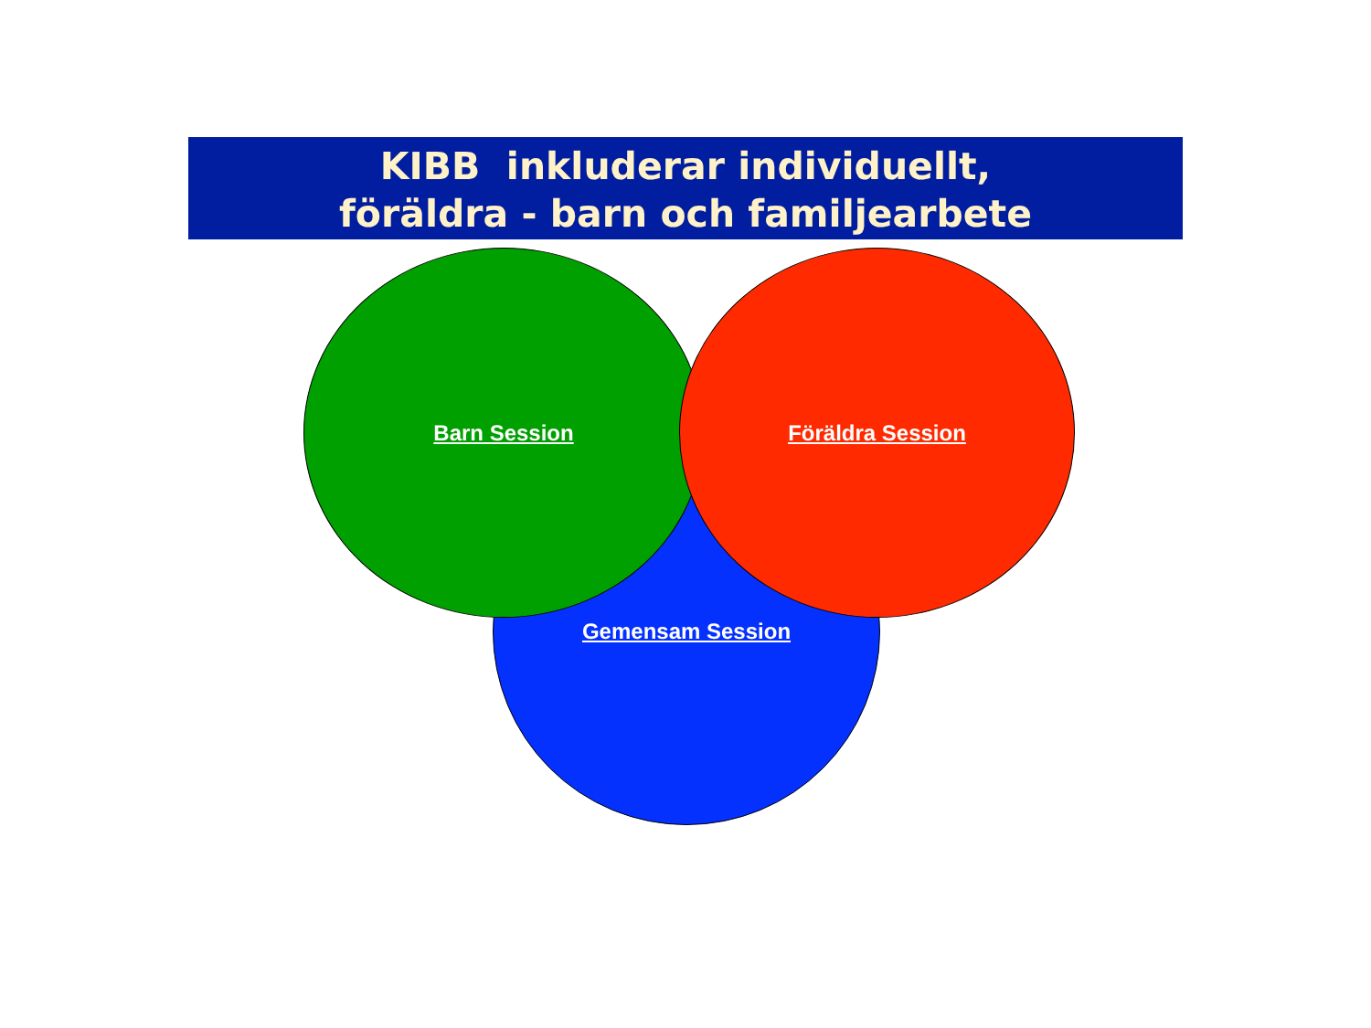KIBB inkluderar individuellt,
föräldra - barn och familjearbete
Gemensam Session
Barn Session Föräldra Session